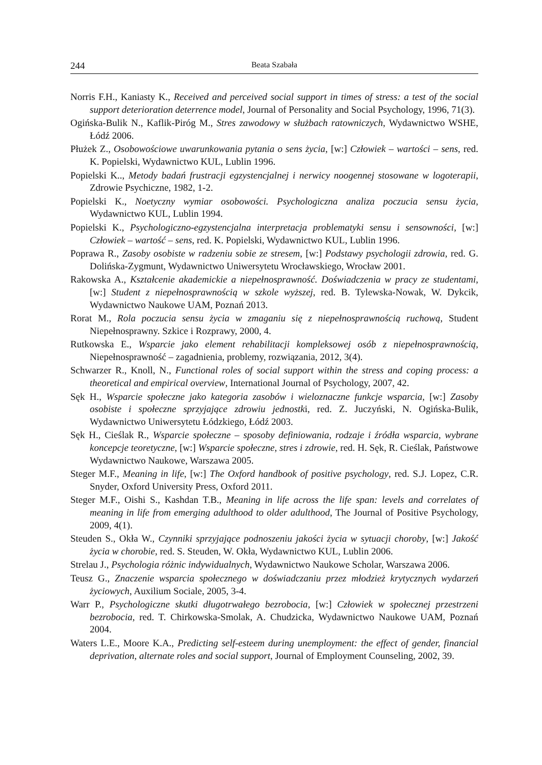244 Beata Szabała
Norris F.H., Kaniasty K., Received and perceived social support in times of stress: a test of the social support deterioration deterrence model, Journal of Personality and Social Psychology, 1996, 71(3).
Ogińska-Bulik N., Kaflik-Piróg M., Stres zawodowy w służbach ratowniczych, Wydawnictwo WSHE, Łódź 2006.
Płużek Z., Osobowościowe uwarunkowania pytania o sens życia, [w:] Człowiek – wartości – sens, red. K. Popielski, Wydawnictwo KUL, Lublin 1996.
Popielski K.., Metody badań frustracji egzystencjalnej i nerwicy noogennej stosowane w logoterapii, Zdrowie Psychiczne, 1982, 1-2.
Popielski K., Noetyczny wymiar osobowości. Psychologiczna analiza poczucia sensu życia, Wydawnictwo KUL, Lublin 1994.
Popielski K., Psychologiczno-egzystencjalna interpretacja problematyki sensu i sensowności, [w:] Człowiek – wartość – sens, red. K. Popielski, Wydawnictwo KUL, Lublin 1996.
Poprawa R., Zasoby osobiste w radzeniu sobie ze stresem, [w:] Podstawy psychologii zdrowia, red. G. Dolińska-Zygmunt, Wydawnictwo Uniwersytetu Wrocławskiego, Wrocław 2001.
Rakowska A., Kształcenie akademickie a niepełnosprawność. Doświadczenia w pracy ze studentami, [w:] Student z niepełnosprawnością w szkole wyższej, red. B. Tylewska-Nowak, W. Dykcik, Wydawnictwo Naukowe UAM, Poznań 2013.
Rorat M., Rola poczucia sensu życia w zmaganiu się z niepełnosprawnością ruchową, Student Niepełnosprawny. Szkice i Rozprawy, 2000, 4.
Rutkowska E., Wsparcie jako element rehabilitacji kompleksowej osób z niepełnosprawnością, Niepełnosprawność – zagadnienia, problemy, rozwiązania, 2012, 3(4).
Schwarzer R., Knoll, N., Functional roles of social support within the stress and coping process: a theoretical and empirical overview, International Journal of Psychology, 2007, 42.
Sęk H., Wsparcie społeczne jako kategoria zasobów i wieloznaczne funkcje wsparcia, [w:] Zasoby osobiste i społeczne sprzyjające zdrowiu jednostki, red. Z. Juczyński, N. Ogińska-Bulik, Wydawnictwo Uniwersytetu Łódzkiego, Łódź 2003.
Sęk H., Cieślak R., Wsparcie społeczne – sposoby definiowania, rodzaje i źródła wsparcia, wybrane koncepcje teoretyczne, [w:] Wsparcie społeczne, stres i zdrowie, red. H. Sęk, R. Cieślak, Państwowe Wydawnictwo Naukowe, Warszawa 2005.
Steger M.F., Meaning in life, [w:] The Oxford handbook of positive psychology, red. S.J. Lopez, C.R. Snyder, Oxford University Press, Oxford 2011.
Steger M.F., Oishi S., Kashdan T.B., Meaning in life across the life span: levels and correlates of meaning in life from emerging adulthood to older adulthood, The Journal of Positive Psychology, 2009, 4(1).
Steuden S., Okła W., Czynniki sprzyjające podnoszeniu jakości życia w sytuacji choroby, [w:] Jakość życia w chorobie, red. S. Steuden, W. Okła, Wydawnictwo KUL, Lublin 2006.
Strelau J., Psychologia różnic indywidualnych, Wydawnictwo Naukowe Scholar, Warszawa 2006.
Teusz G., Znaczenie wsparcia społecznego w doświadczaniu przez młodzież krytycznych wydarzeń życiowych, Auxilium Sociale, 2005, 3-4.
Warr P., Psychologiczne skutki długotrwałego bezrobocia, [w:] Człowiek w społecznej przestrzeni bezrobocia, red. T. Chirkowska-Smolak, A. Chudzicka, Wydawnictwo Naukowe UAM, Poznań 2004.
Waters L.E., Moore K.A., Predicting self-esteem during unemployment: the effect of gender, financial deprivation, alternate roles and social support, Journal of Employment Counseling, 2002, 39.